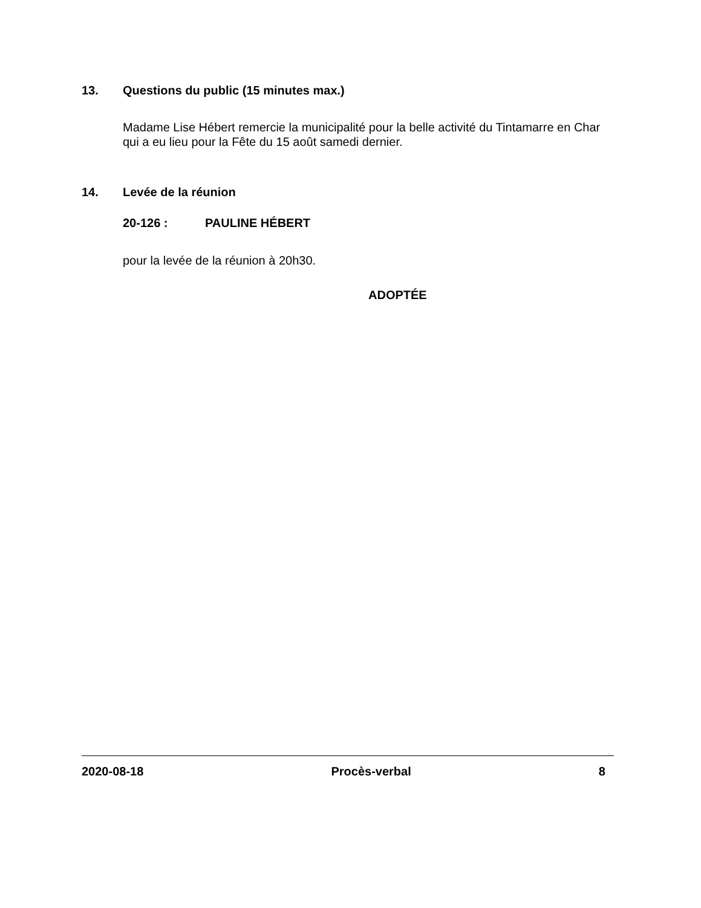13. Questions du public (15 minutes max.)
Madame Lise Hébert remercie la municipalité pour la belle activité du Tintamarre en Char qui a eu lieu pour la Fête du 15 août samedi dernier.
14. Levée de la réunion
20-126 : PAULINE HÉBERT
pour la levée de la réunion à 20h30.
ADOPTÉE
2020-08-18 Procès-verbal 8